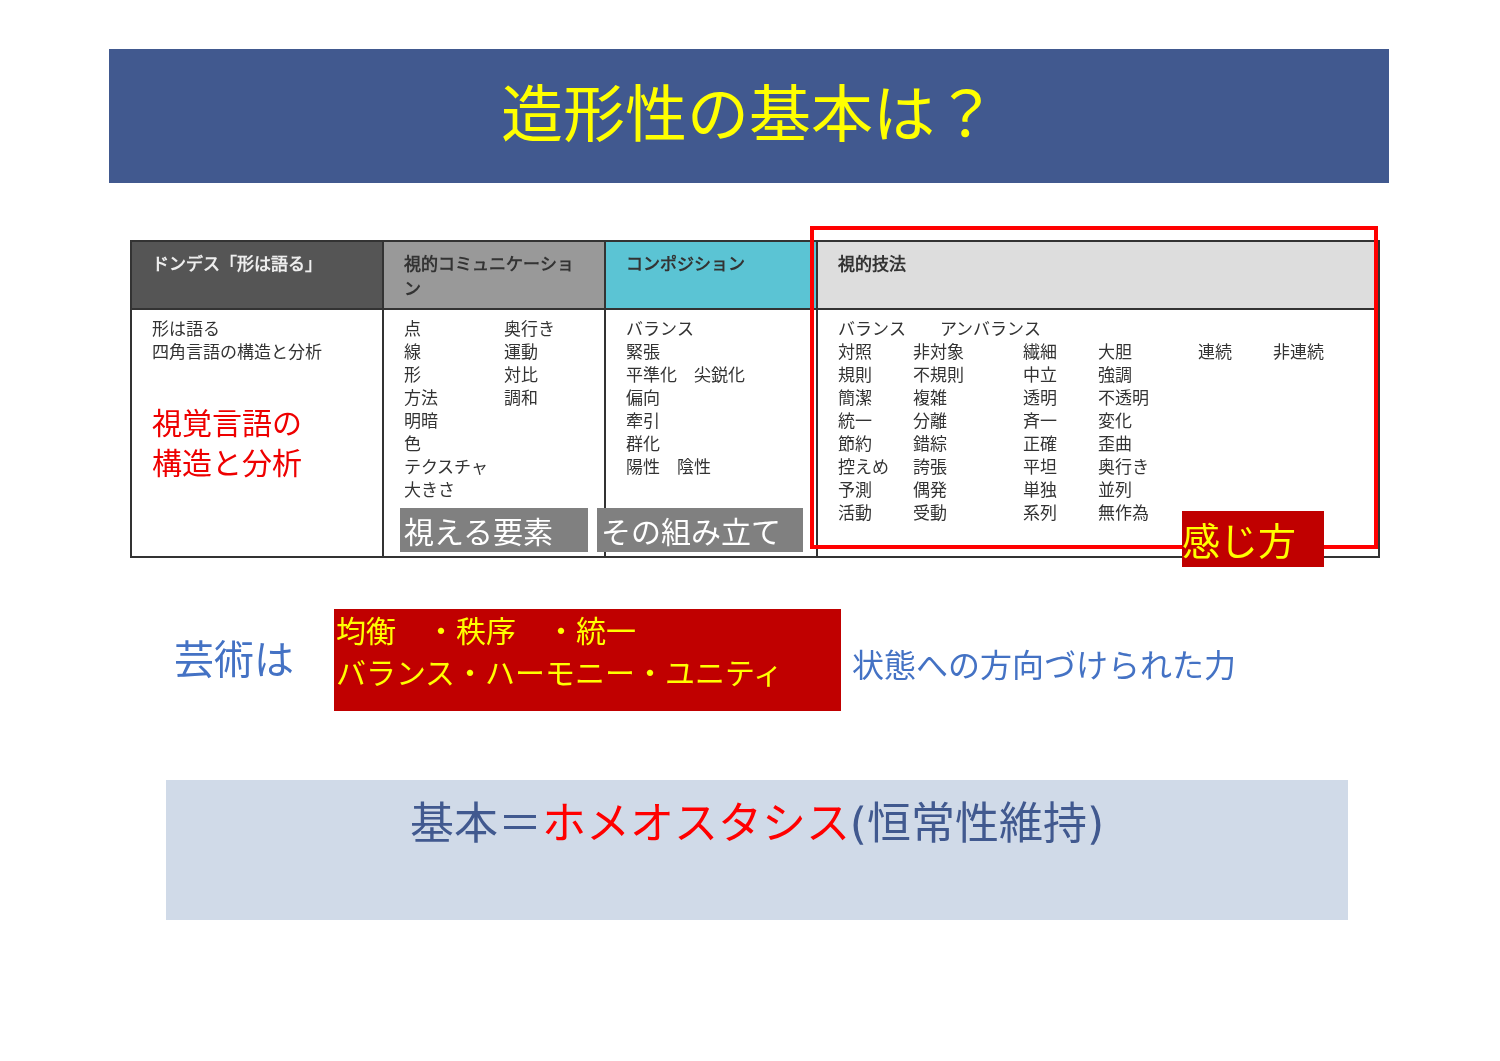造形性の基本は？
| ドンデス「形は語る」 | 視的コミュニケーション | コンポジション | 視的技法 |
| --- | --- | --- | --- |
| 形は語る 四角言語の構造と分析 視覚言語の 構造と分析 | 点 線 形 方法 明暗 色 テクスチャ 大きさ 奥行き 運動 対比 調和 | バランス 緊張 平準化 尖鋭化 偏向 牽引 群化 陽性 陰性 | バランス アンバランス 対照 規則 簡潔 統一 節約 控えめ 予測 活動 非対象 不規則 複雑 分離 錯綜 誇張 偶発 受動 繊細 中立 透明 斉一 正確 平坦 単独 系列 大胆 強調 不透明 変化 歪曲 奥行き 並列 無作為 連続 非連続 |
視える要素 その組み立て 感じ方
芸術は
均衡　・秩序　・統一
バランス・ハーモニー・ユニティ
状態への方向づけられた力
基本＝ホメオスタシス(恒常性維持)